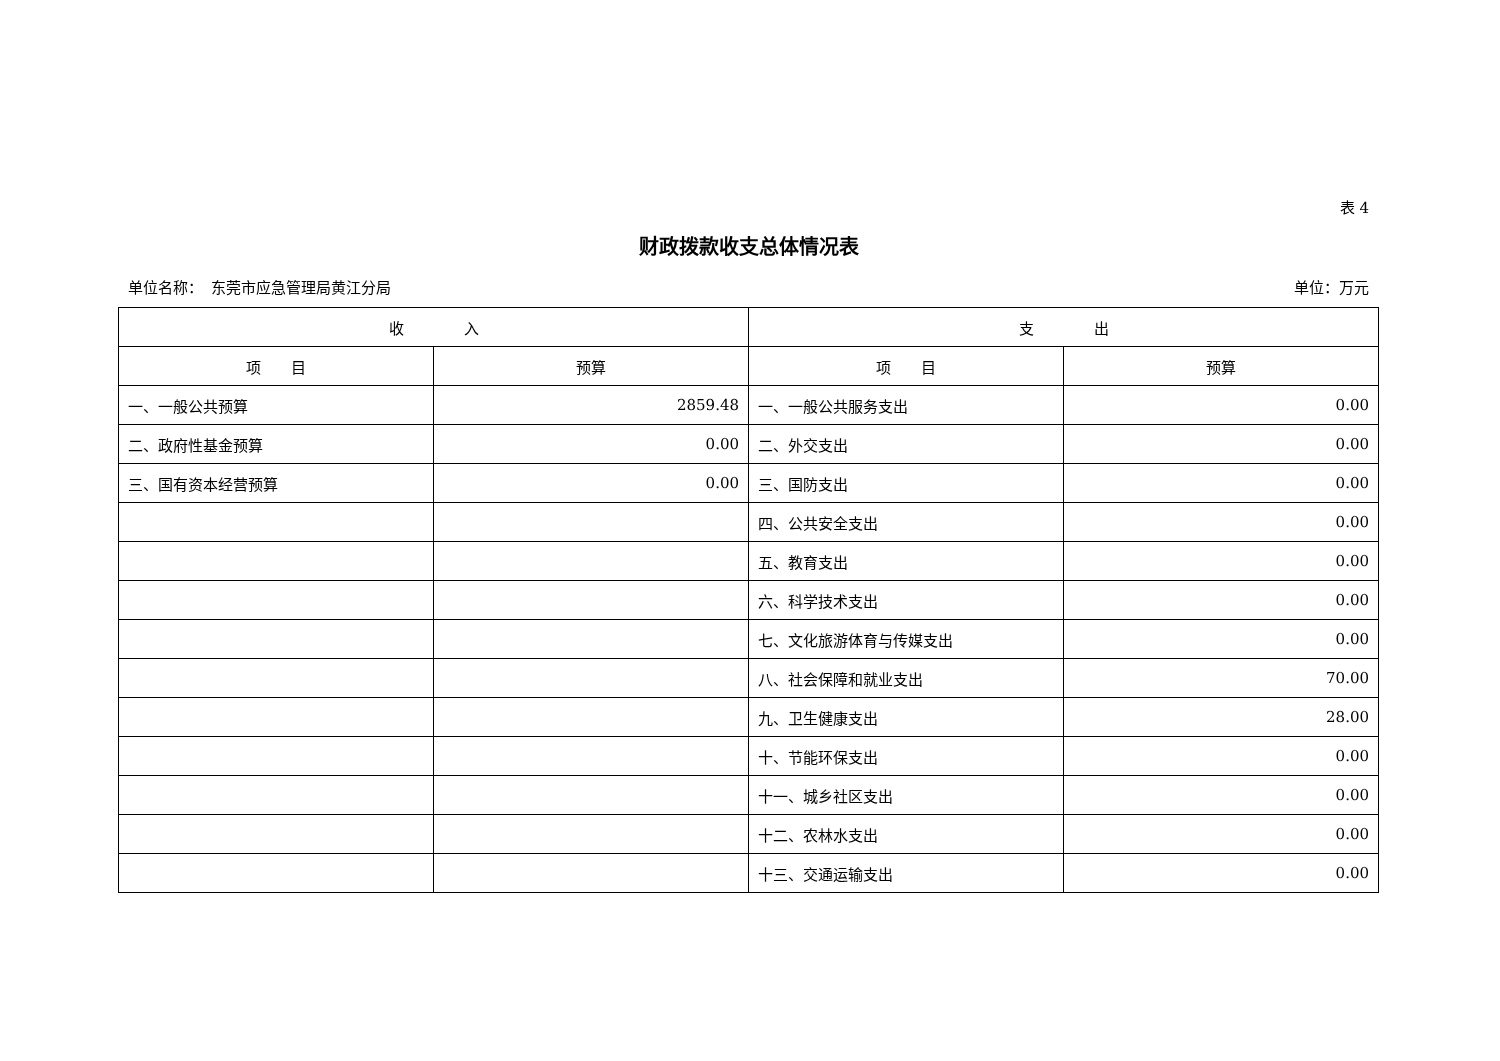表 4
财政拨款收支总体情况表
单位名称：　东莞市应急管理局黄江分局 单位：万元
| 收 入 | | 支 出 | |
| --- | --- | --- | --- |
| 项 目 | 预算 | 项 目 | 预算 |
| 一、一般公共预算 | 2859.48 | 一、一般公共服务支出 | 0.00 |
| 二、政府性基金预算 | 0.00 | 二、外交支出 | 0.00 |
| 三、国有资本经营预算 | 0.00 | 三、国防支出 | 0.00 |
| | | 四、公共安全支出 | 0.00 |
| | | 五、教育支出 | 0.00 |
| | | 六、科学技术支出 | 0.00 |
| | | 七、文化旅游体育与传媒支出 | 0.00 |
| | | 八、社会保障和就业支出 | 70.00 |
| | | 九、卫生健康支出 | 28.00 |
| | | 十、节能环保支出 | 0.00 |
| | | 十一、城乡社区支出 | 0.00 |
| | | 十二、农林水支出 | 0.00 |
| | | 十三、交通运输支出 | 0.00 |